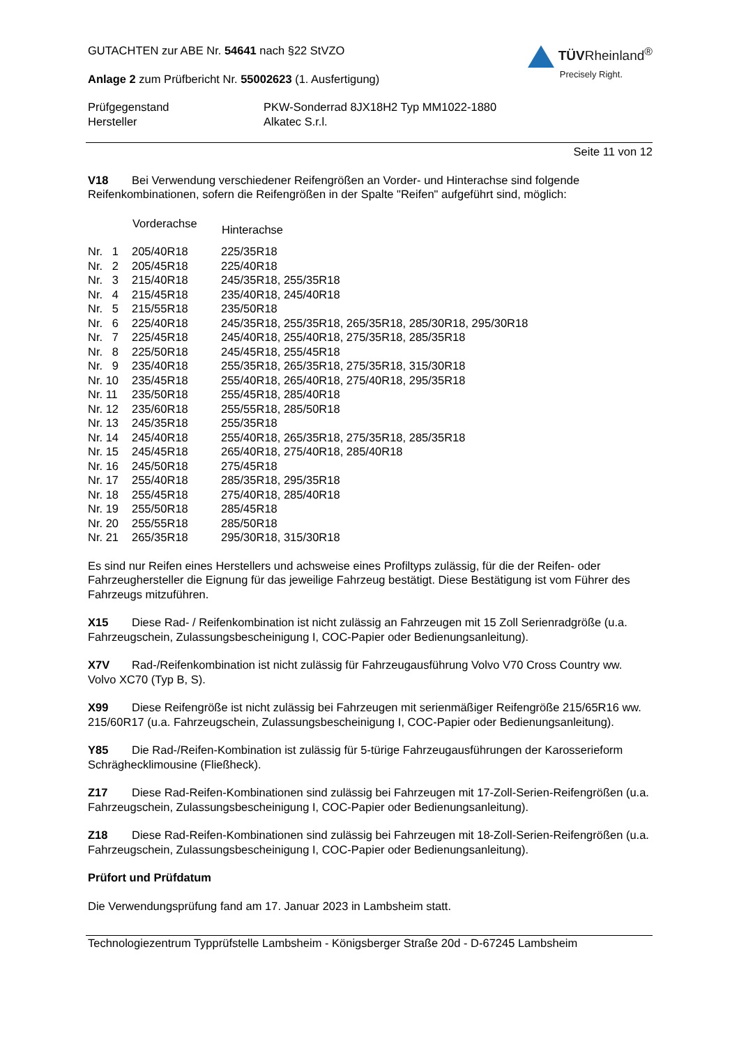GUTACHTEN zur ABE Nr. 54641 nach §22 StVZO
Anlage 2 zum Prüfbericht Nr. 55002623 (1. Ausfertigung)
TÜVRheinland<sup>®</sup>
Precisely Right.
| Prüfgegenstand | PKW-Sonderrad 8JX18H2 Typ MM1022-1880 |
| Hersteller | Alkatec S.r.l. |
Seite 11 von 12
V18 Bei Verwendung verschiedener Reifengrößen an Vorder- und Hinterachse sind folgende Reifenkombinationen, sofern die Reifengrößen in der Spalte "Reifen" aufgeführt sind, möglich:
| | Vorderachse | Hinterachse |
| --- | --- | --- |
| Nr. 1 | 205/40R18 | 225/35R18 |
| Nr. 2 | 205/45R18 | 225/40R18 |
| Nr. 3 | 215/40R18 | 245/35R18, 255/35R18 |
| Nr. 4 | 215/45R18 | 235/40R18, 245/40R18 |
| Nr. 5 | 215/55R18 | 235/50R18 |
| Nr. 6 | 225/40R18 | 245/35R18, 255/35R18, 265/35R18, 285/30R18, 295/30R18 |
| Nr. 7 | 225/45R18 | 245/40R18, 255/40R18, 275/35R18, 285/35R18 |
| Nr. 8 | 225/50R18 | 245/45R18, 255/45R18 |
| Nr. 9 | 235/40R18 | 255/35R18, 265/35R18, 275/35R18, 315/30R18 |
| Nr. 10 | 235/45R18 | 255/40R18, 265/40R18, 275/40R18, 295/35R18 |
| Nr. 11 | 235/50R18 | 255/45R18, 285/40R18 |
| Nr. 12 | 235/60R18 | 255/55R18, 285/50R18 |
| Nr. 13 | 245/35R18 | 255/35R18 |
| Nr. 14 | 245/40R18 | 255/40R18, 265/35R18, 275/35R18, 285/35R18 |
| Nr. 15 | 245/45R18 | 265/40R18, 275/40R18, 285/40R18 |
| Nr. 16 | 245/50R18 | 275/45R18 |
| Nr. 17 | 255/40R18 | 285/35R18, 295/35R18 |
| Nr. 18 | 255/45R18 | 275/40R18, 285/40R18 |
| Nr. 19 | 255/50R18 | 285/45R18 |
| Nr. 20 | 255/55R18 | 285/50R18 |
| Nr. 21 | 265/35R18 | 295/30R18, 315/30R18 |
Es sind nur Reifen eines Herstellers und achsweise eines Profiltyps zulässig, für die der Reifen- oder Fahrzeughersteller die Eignung für das jeweilige Fahrzeug bestätigt. Diese Bestätigung ist vom Führer des Fahrzeugs mitzuführen.
X15 Diese Rad- / Reifenkombination ist nicht zulässig an Fahrzeugen mit 15 Zoll Serienradgröße (u.a. Fahrzeugschein, Zulassungsbescheinigung I, COC-Papier oder Bedienungsanleitung).
X7V Rad-/Reifenkombination ist nicht zulässig für Fahrzeugausführung Volvo V70 Cross Country ww. Volvo XC70 (Typ B, S).
X99 Diese Reifengröße ist nicht zulässig bei Fahrzeugen mit serienmäßiger Reifengröße 215/65R16 ww. 215/60R17 (u.a. Fahrzeugschein, Zulassungsbescheinigung I, COC-Papier oder Bedienungsanleitung).
Y85 Die Rad-/Reifen-Kombination ist zulässig für 5-türige Fahrzeugausführungen der Karosserieform Schräghecklimousine (Fließheck).
Z17 Diese Rad-Reifen-Kombinationen sind zulässig bei Fahrzeugen mit 17-Zoll-Serien-Reifengrößen (u.a. Fahrzeugschein, Zulassungsbescheinigung I, COC-Papier oder Bedienungsanleitung).
Z18 Diese Rad-Reifen-Kombinationen sind zulässig bei Fahrzeugen mit 18-Zoll-Serien-Reifengrößen (u.a. Fahrzeugschein, Zulassungsbescheinigung I, COC-Papier oder Bedienungsanleitung).
Prüfort und Prüfdatum
Die Verwendungsprüfung fand am 17. Januar 2023 in Lambsheim statt.
Technologiezentrum Typprüfstelle Lambsheim - Königsberger Straße 20d - D-67245 Lambsheim